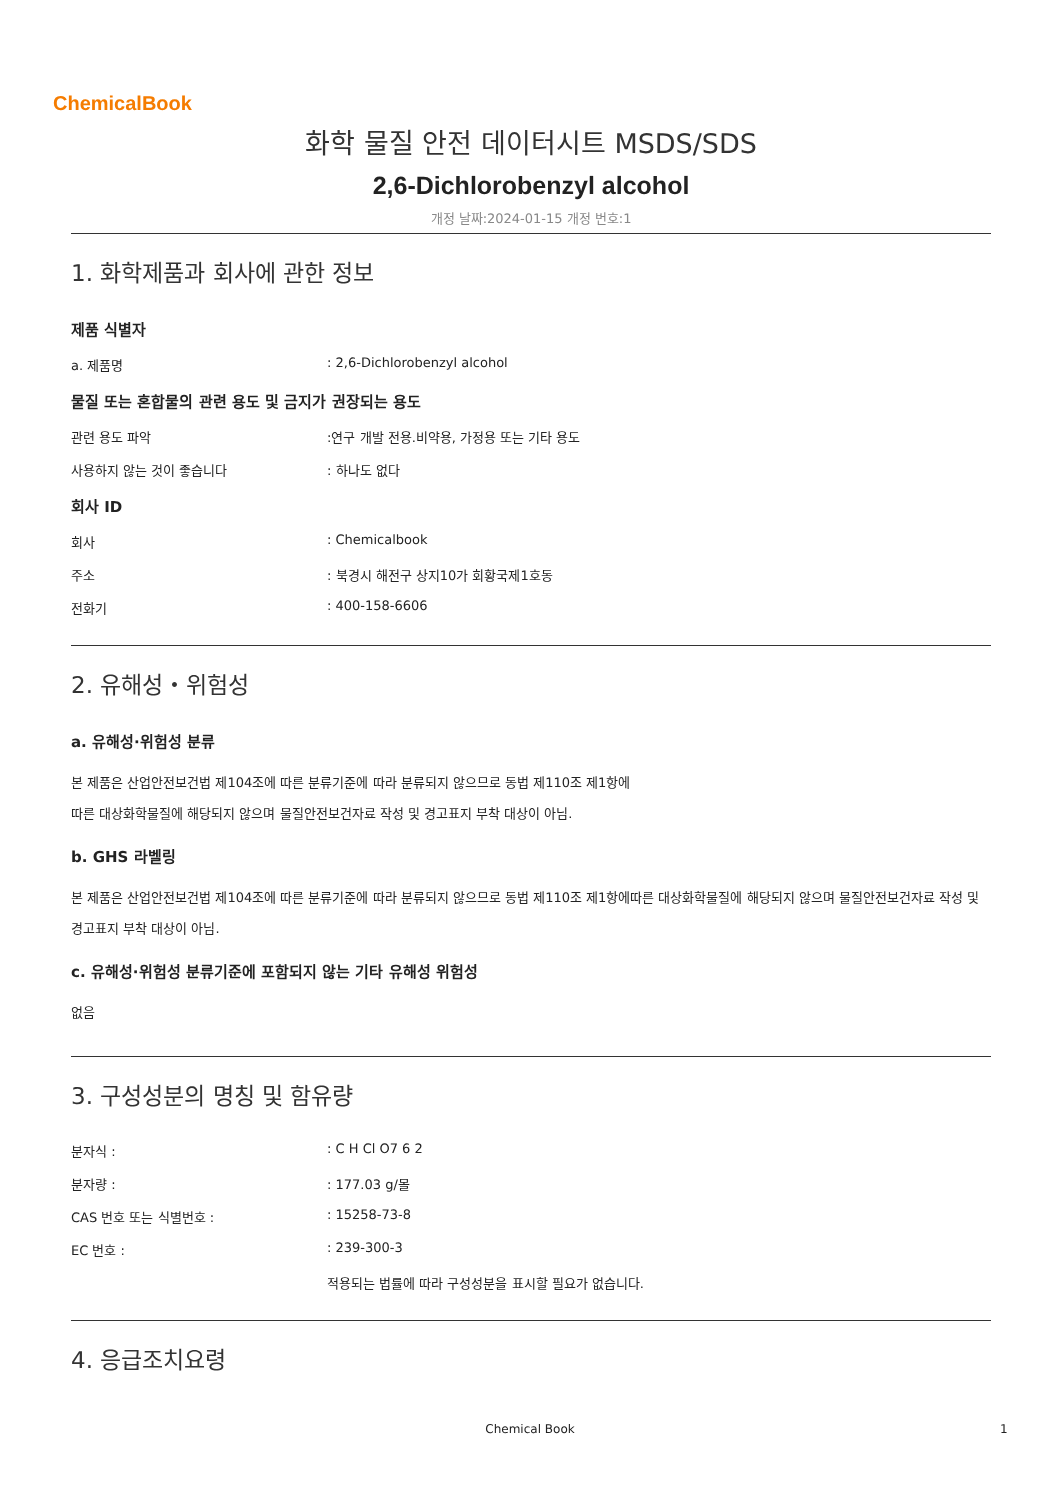ChemicalBook
화학 물질 안전 데이터시트 MSDS/SDS
2,6-Dichlorobenzyl alcohol
개정 날짜:2024-01-15 개정 번호:1
1. 화학제품과 회사에 관한 정보
제품 식별자
a. 제품명: 2,6-Dichlorobenzyl alcohol
물질 또는 혼합물의 관련 용도 및 금지가 권장되는 용도
관련 용도 파악:연구 개발 전용.비약용, 가정용 또는 기타 용도
사용하지 않는 것이 좋습니다: 하나도 없다
회사 ID
회사: Chemicalbook
주소: 북경시 해전구 상지10가 회황국제1호동
전화기: 400-158-6606
2. 유해성・위험성
a. 유해성·위험성 분류
본 제품은 산업안전보건법 제104조에 따른 분류기준에 따라 분류되지 않으므로 동법 제110조 제1항에
따른 대상화학물질에 해당되지 않으며 물질안전보건자료 작성 및 경고표지 부착 대상이 아님.
b. GHS 라벨링
본 제품은 산업안전보건법 제104조에 따른 분류기준에 따라 분류되지 않으므로 동법 제110조 제1항에따른 대상화학물질에 해당되지 않으며 물질안전보건자료 작성 및 경고표지 부착 대상이 아님.
c. 유해성·위험성 분류기준에 포함되지 않는 기타 유해성 위험성
없음
3. 구성성분의 명칭 및 함유량
분자식 :: C H Cl O7 6 2
분자량 :: 177.03 g/몰
CAS 번호 또는 식별번호 :: 15258-73-8
EC 번호 :: 239-300-3
적용되는 법률에 따라 구성성분을 표시할 필요가 없습니다.
4. 응급조치요령
Chemical Book 1